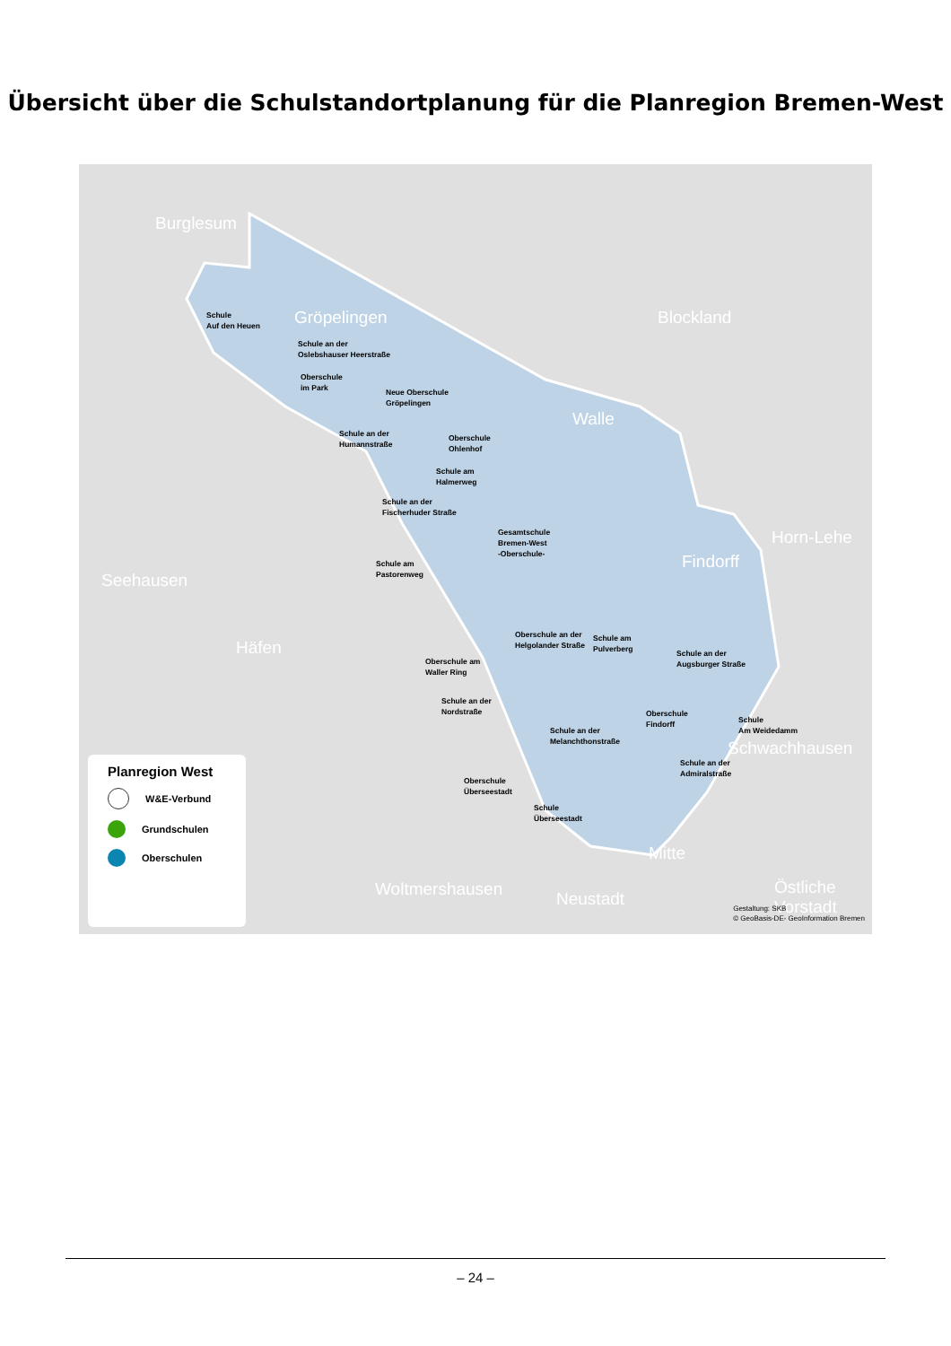Übersicht über die Schulstandortplanung für die Planregion Bremen-West
Burglesum
Gröpelingen Blockland
Walle
Seehausen
Häfen
Findorff
Horn-Lehe
Schwachhausen
Mitte
Woltmershausen Neustadt
Östliche Vorstadt
Schule
Auf den Heuen
Schule an der
Oslebshauser Heerstraße
Oberschule
im Park
Neue Oberschule
Gröpelingen
Schule an der
Humannstraße
Oberschule
Ohlenhof
Schule am
Halmerweg
Schule an der
Fischerhuder Straße
Gesamtschule
Bremen-West
-Oberschule-
Schule am
Pastorenweg
Oberschule an der
Helgolander Straße
Schule am
Pulverberg
Schule an der
Augsburger Straße
Oberschule am
Waller Ring
Schule an der
Nordstraße
Oberschule
Findorff
Schule an der
Melanchthonstraße
Schule
Am Weidedamm
Schule an der
Admiralstraße
Oberschule
Überseestadt
Schule
Überseestadt
Planregion West
W&E-Verbund
Grundschulen
Oberschulen
Gestaltung: SKB
© GeoBasis-DE- GeoInformation Bremen
– 24 –